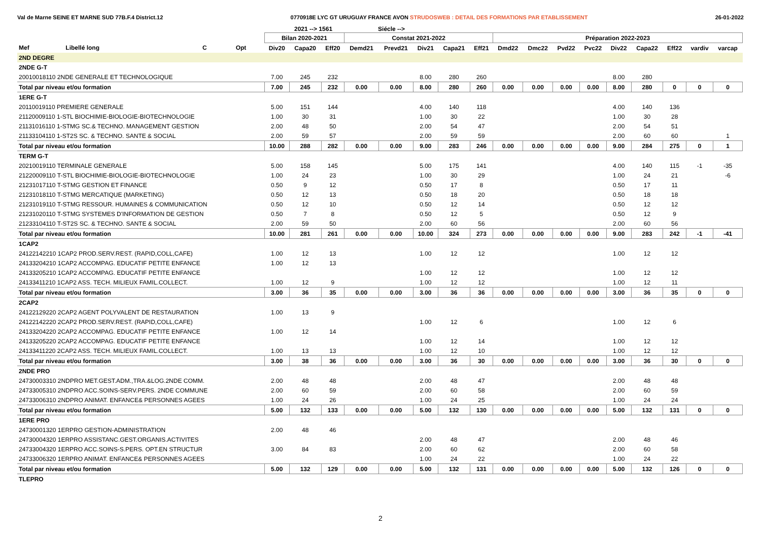Val de Marne SEINE ET MARNE SUD 77B.F.4 District.12 0770918E LYC GT URUGUAY FRANCE AVON STRUDOSWEB : DETAIL DES FORMATIONS PAR ETABLISSEMENT 26-01-2022
2021 --> 1561 Siécle -->
| | | | | Bilan 2020-2021 | | | Constat 2021-2022 | | | | | Préparation 2022-2023 | | | | | | | | |
| --- | --- | --- | --- | --- | --- | --- | --- | --- | --- | --- | --- | --- | --- | --- | --- | --- | --- | --- | --- | --- |
| Mef | Libellé long | C | Opt | Div20 | Capa20 | Eff20 | Demd21 | Prevd21 | Div21 | Capa21 | Eff21 | Dmd22 | Dmc22 | Pvd22 | Pvc22 | Div22 | Capa22 | Eff22 | vardiv | varcap |
| 2ND DEGRE | | | | | | | | | | | | | | | | | | | | |
| 2NDE G-T | | | | | | | | | | | | | | | | | | | | |
| 20010018110 2NDE GENERALE ET TECHNOLOGIQUE | | | | 7.00 | 245 | 232 | | | 8.00 | 280 | 260 | | | | | 8.00 | 280 | | | |
| Total par niveau et/ou formation | | | | 7.00 | 245 | 232 | 0.00 | 0.00 | 8.00 | 280 | 260 | 0.00 | 0.00 | 0.00 | 0.00 | 8.00 | 280 | 0 | 0 | 0 |
| 1ERE G-T | | | | | | | | | | | | | | | | | | | | |
| 20110019110 PREMIERE GENERALE | | | | 5.00 | 151 | 144 | | | 4.00 | 140 | 118 | | | | | 4.00 | 140 | 136 | | |
| 21120009110 1-STL BIOCHIMIE-BIOLOGIE-BIOTECHNOLOGIE | | | | 1.00 | 30 | 31 | | | 1.00 | 30 | 22 | | | | | 1.00 | 30 | 28 | | |
| 21131016110 1-STMG SC.& TECHNO. MANAGEMENT GESTION | | | | 2.00 | 48 | 50 | | | 2.00 | 54 | 47 | | | | | 2.00 | 54 | 51 | | |
| 21133104110 1-ST2S SC. & TECHNO. SANTE & SOCIAL | | | | 2.00 | 59 | 57 | | | 2.00 | 59 | 59 | | | | | 2.00 | 60 | 60 | | 1 |
| Total par niveau et/ou formation | | | | 10.00 | 288 | 282 | 0.00 | 0.00 | 9.00 | 283 | 246 | 0.00 | 0.00 | 0.00 | 0.00 | 9.00 | 284 | 275 | 0 | 1 |
| TERM G-T | | | | | | | | | | | | | | | | | | | | |
| 20210019110 TERMINALE GENERALE | | | | 5.00 | 158 | 145 | | | 5.00 | 175 | 141 | | | | | 4.00 | 140 | 115 | -1 | -35 |
| 21220009110 T-STL BIOCHIMIE-BIOLOGIE-BIOTECHNOLOGIE | | | | 1.00 | 24 | 23 | | | 1.00 | 30 | 29 | | | | | 1.00 | 24 | 21 | | -6 |
| 21231017110 T-STMG GESTION ET FINANCE | | | | 0.50 | 9 | 12 | | | 0.50 | 17 | 8 | | | | | 0.50 | 17 | 11 | | |
| 21231018110 T-STMG MERCATIQUE (MARKETING) | | | | 0.50 | 12 | 13 | | | 0.50 | 18 | 20 | | | | | 0.50 | 18 | 18 | | |
| 21231019110 T-STMG RESSOUR. HUMAINES & COMMUNICATION | | | | 0.50 | 12 | 10 | | | 0.50 | 12 | 14 | | | | | 0.50 | 12 | 12 | | |
| 21231020110 T-STMG SYSTEMES D'INFORMATION DE GESTION | | | | 0.50 | 7 | 8 | | | 0.50 | 12 | 5 | | | | | 0.50 | 12 | 9 | | |
| 21233104110 T-ST2S SC. & TECHNO. SANTE & SOCIAL | | | | 2.00 | 59 | 50 | | | 2.00 | 60 | 56 | | | | | 2.00 | 60 | 56 | | |
| Total par niveau et/ou formation | | | | 10.00 | 281 | 261 | 0.00 | 0.00 | 10.00 | 324 | 273 | 0.00 | 0.00 | 0.00 | 0.00 | 9.00 | 283 | 242 | -1 | -41 |
| 1CAP2 | | | | | | | | | | | | | | | | | | | | |
| 24122142210 1CAP2 PROD.SERV.REST. (RAPID,COLL,CAFE) | | | | 1.00 | 12 | 13 | | | 1.00 | 12 | 12 | | | | | 1.00 | 12 | 12 | | |
| 24133204210 1CAP2 ACCOMPAG. EDUCATIF PETITE ENFANCE | | | | 1.00 | 12 | 13 | | | | | | | | | | | | | | |
| 24133205210 1CAP2 ACCOMPAG. EDUCATIF PETITE ENFANCE | | | | | | | | | 1.00 | 12 | 12 | | | | | 1.00 | 12 | 12 | | |
| 24133411210 1CAP2 ASS. TECH. MILIEUX FAMIL.COLLECT. | | | | 1.00 | 12 | 9 | | | 1.00 | 12 | 12 | | | | | 1.00 | 12 | 11 | | |
| Total par niveau et/ou formation | | | | 3.00 | 36 | 35 | 0.00 | 0.00 | 3.00 | 36 | 36 | 0.00 | 0.00 | 0.00 | 0.00 | 3.00 | 36 | 35 | 0 | 0 |
| 2CAP2 | | | | | | | | | | | | | | | | | | | | |
| 24122129220 2CAP2 AGENT POLYVALENT DE RESTAURATION | | | | 1.00 | 13 | 9 | | | | | | | | | | | | | | |
| 24122142220 2CAP2 PROD.SERV.REST. (RAPID,COLL,CAFE) | | | | | | | | | 1.00 | 12 | 6 | | | | | 1.00 | 12 | 6 | | |
| 24133204220 2CAP2 ACCOMPAG. EDUCATIF PETITE ENFANCE | | | | 1.00 | 12 | 14 | | | | | | | | | | | | | | |
| 24133205220 2CAP2 ACCOMPAG. EDUCATIF PETITE ENFANCE | | | | | | | | | 1.00 | 12 | 14 | | | | | 1.00 | 12 | 12 | | |
| 24133411220 2CAP2 ASS. TECH. MILIEUX FAMIL.COLLECT. | | | | 1.00 | 13 | 13 | | | 1.00 | 12 | 10 | | | | | 1.00 | 12 | 12 | | |
| Total par niveau et/ou formation | | | | 3.00 | 38 | 36 | 0.00 | 0.00 | 3.00 | 36 | 30 | 0.00 | 0.00 | 0.00 | 0.00 | 3.00 | 36 | 30 | 0 | 0 |
| 2NDE PRO | | | | | | | | | | | | | | | | | | | | |
| 24730003310 2NDPRO MET.GEST.ADM.,TRA.&LOG.2NDE COMM. | | | | 2.00 | 48 | 48 | | | 2.00 | 48 | 47 | | | | | 2.00 | 48 | 48 | | |
| 24733005310 2NDPRO ACC.SOINS-SERV.PERS. 2NDE COMMUNE | | | | 2.00 | 60 | 59 | | | 2.00 | 60 | 58 | | | | | 2.00 | 60 | 59 | | |
| 24733006310 2NDPRO ANIMAT. ENFANCE& PERSONNES AGEES | | | | 1.00 | 24 | 26 | | | 1.00 | 24 | 25 | | | | | 1.00 | 24 | 24 | | |
| Total par niveau et/ou formation | | | | 5.00 | 132 | 133 | 0.00 | 0.00 | 5.00 | 132 | 130 | 0.00 | 0.00 | 0.00 | 0.00 | 5.00 | 132 | 131 | 0 | 0 |
| 1ERE PRO | | | | | | | | | | | | | | | | | | | | |
| 24730001320 1ERPRO GESTION-ADMINISTRATION | | | | 2.00 | 48 | 46 | | | | | | | | | | | | | | |
| 24730004320 1ERPRO ASSISTANC.GEST.ORGANIS.ACTIVITES | | | | | | | | | 2.00 | 48 | 47 | | | | | 2.00 | 48 | 46 | | |
| 24733004320 1ERPRO ACC.SOINS-S.PERS. OPT.EN STRUCTUR | | | | 3.00 | 84 | 83 | | | 2.00 | 60 | 62 | | | | | 2.00 | 60 | 58 | | |
| 24733006320 1ERPRO ANIMAT. ENFANCE& PERSONNES AGEES | | | | | | | | | 1.00 | 24 | 22 | | | | | 1.00 | 24 | 22 | | |
| Total par niveau et/ou formation | | | | 5.00 | 132 | 129 | 0.00 | 0.00 | 5.00 | 132 | 131 | 0.00 | 0.00 | 0.00 | 0.00 | 5.00 | 132 | 126 | 0 | 0 |
| TLEPRO | | | | | | | | | | | | | | | | | | | | |
2